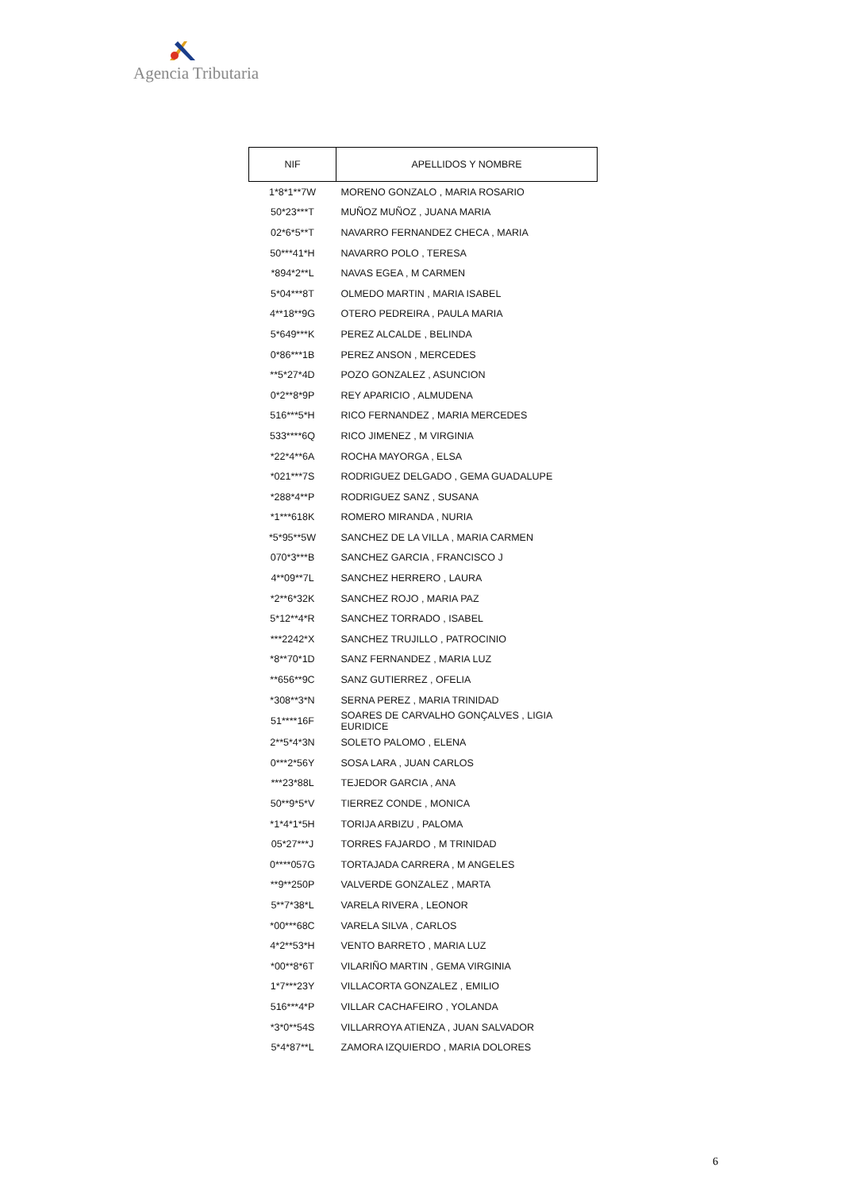Agencia Tributaria
| NIF | APELLIDOS Y NOMBRE |
| --- | --- |
| 1*8*1**7W | MORENO GONZALO , MARIA ROSARIO |
| 50*23***T | MUÑOZ MUÑOZ , JUANA MARIA |
| 02*6*5**T | NAVARRO FERNANDEZ CHECA , MARIA |
| 50***41*H | NAVARRO POLO , TERESA |
| *894*2**L | NAVAS EGEA , M CARMEN |
| 5*04***8T | OLMEDO MARTIN , MARIA ISABEL |
| 4**18**9G | OTERO PEDREIRA , PAULA MARIA |
| 5*649***K | PEREZ ALCALDE , BELINDA |
| 0*86***1B | PEREZ ANSON , MERCEDES |
| **5*27*4D | POZO GONZALEZ , ASUNCION |
| 0*2**8*9P | REY APARICIO , ALMUDENA |
| 516***5*H | RICO FERNANDEZ , MARIA MERCEDES |
| 533****6Q | RICO JIMENEZ , M VIRGINIA |
| *22*4**6A | ROCHA MAYORGA , ELSA |
| *021***7S | RODRIGUEZ DELGADO , GEMA GUADALUPE |
| *288*4**P | RODRIGUEZ SANZ , SUSANA |
| *1***618K | ROMERO MIRANDA , NURIA |
| *5*95**5W | SANCHEZ DE LA VILLA , MARIA CARMEN |
| 070*3***B | SANCHEZ GARCIA , FRANCISCO J |
| 4**09**7L | SANCHEZ HERRERO , LAURA |
| *2**6*32K | SANCHEZ ROJO , MARIA PAZ |
| 5*12**4*R | SANCHEZ TORRADO , ISABEL |
| ***2242*X | SANCHEZ TRUJILLO , PATROCINIO |
| *8**70*1D | SANZ FERNANDEZ , MARIA LUZ |
| **656**9C | SANZ GUTIERREZ , OFELIA |
| *308**3*N | SERNA PEREZ , MARIA TRINIDAD |
| 51****16F | SOARES DE CARVALHO GONÇALVES , LIGIA EURIDICE |
| 2**5*4*3N | SOLETO PALOMO , ELENA |
| 0***2*56Y | SOSA LARA , JUAN CARLOS |
| ***23*88L | TEJEDOR GARCIA , ANA |
| 50**9*5*V | TIERREZ CONDE , MONICA |
| *1*4*1*5H | TORIJA ARBIZU , PALOMA |
| 05*27***J | TORRES FAJARDO , M TRINIDAD |
| 0****057G | TORTAJADA CARRERA , M ANGELES |
| **9**250P | VALVERDE GONZALEZ , MARTA |
| 5**7*38*L | VARELA RIVERA , LEONOR |
| *00***68C | VARELA SILVA , CARLOS |
| 4*2**53*H | VENTO BARRETO , MARIA LUZ |
| *00**8*6T | VILARIÑO MARTIN , GEMA VIRGINIA |
| 1*7***23Y | VILLACORTA GONZALEZ , EMILIO |
| 516***4*P | VILLAR CACHAFEIRO , YOLANDA |
| *3*0**54S | VILLARROYA ATIENZA , JUAN SALVADOR |
| 5*4*87**L | ZAMORA IZQUIERDO , MARIA DOLORES |
6